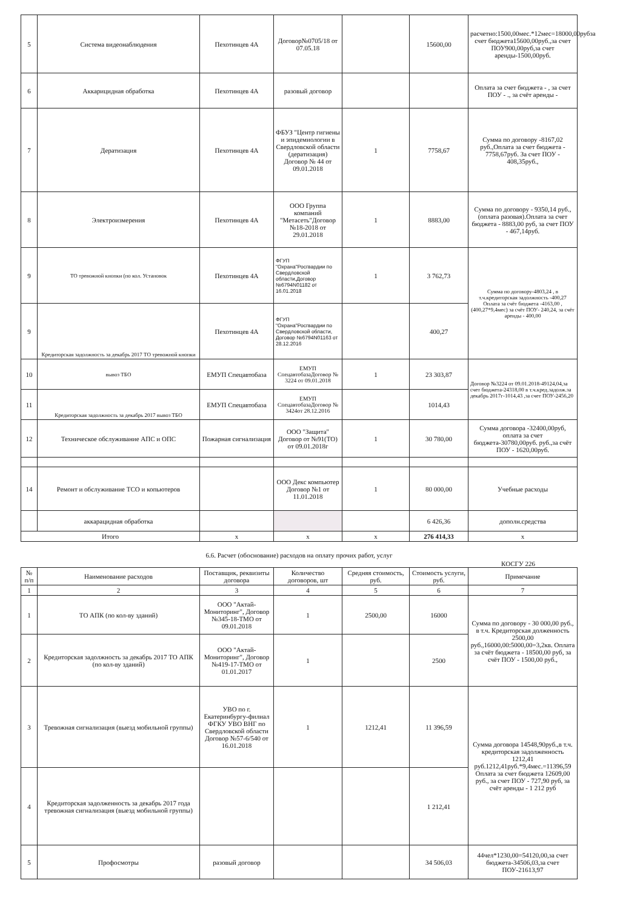| 5 | Система видеонаблюдения | Пехотинцев 4А | Договор№0705/18 от 07.05.18 | | 15600,00 | расчетно:1500,00мес.*12мес=18000,00рубза счет бюджета15600,00руб.,за счет ПОУ900,00руб,за счет аренды-1500,00руб. |
| 6 | Аккарицидная обработка | Пехотинцев 4А | разовый договор | | | Оплата за счет бюджета - , за счет ПОУ - ., за счёт аренды - |
| 7 | Дератизация | Пехотинцев 4А | ФБУЗ "Центр гигиены и эпидемиологии в Свердловской области (дератизация) Договор № 44 от 09.01.2018 | 1 | 7758,67 | Сумма по договору -8167,02 руб.,Оплата за счет бюджета - 7758,67руб. За счет ПОУ - 408,35руб., |
| 8 | Электроизмерения | Пехотинцев 4А | ООО Группа компаний "Метасеть"Договор №18-2018 от 29.01.2018 | 1 | 8883,00 | Сумма по договору - 9350,14 руб., (оплата разовая).Оплата за счет бюджета - 8883,00 руб, за счет ПОУ - 467,14руб. |
| 9 | ТО тревожной кнопки (по кол. Установок | Пехотинцев 4А | ФГУП "Охрана"Росгвардии по Свердловской области,Договор №6794N01182 от 16.01.2018 | 1 | 3 762,73 | Сумма по договору-4803,24 , в т.ч.кредиторская задолжность -400,27 Оплата за счёт бюджета -4163,00 ,(400,27*9,4мес) за счёт ПОУ- 240,24, за счёт аренды - 400,00 |
| 9 | Кредиторская задолжность за декабрь 2017 ТО тревожной кнопки | Пехотинцев 4А | ФГУП "Охрана"Росгвардии по Свердловской области, Договор №6794N01163 от 28.12.2016 | | 400,27 | |
| 10 | вывоз ТБО | ЕМУП Спецавтобаза | ЕМУП СпецавтобазаДоговор № 3224 от 09.01.2018 | 1 | 23 303,87 | Договор №3224 от 09.01.2018-49124,04,за счет бюджета-24318,00 в т.ч.кред.задолж.за декабрь 2017г-1014,43 ,за счет ПОУ-2456,20 |
| 11 | Кредиторская задолжность за декабрь 2017 вывоз ТБО | ЕМУП Спецавтобаза | ЕМУП СпецавтобазаДоговор № 3424от 28.12.2016 | | 1014,43 | |
| 12 | Техническое обслуживание АПС и ОПС | Пожарная сигнализация | ООО "Защита" Договор от №91(ТО) от 09.01.2018г | 1 | 30 780,00 | Сумма договора -32400,00руб, оплата за счет бюджета-30780,00руб. руб.,за счёт ПОУ - 1620,00руб. |
| 14 | Ремонт и обслуживание ТСО и копьютеров | | ООО Декс компьютер Договор №1 от 11.01.2018 | 1 | 80 000,00 | Учебные расходы |
| | аккарацидная обработка | | | | 6 426,36 | дополн.средства |
| Итого | | x | x | x | 276 414,33 | x |
6.6. Расчет (обоснование) расходов на оплату прочих работ, услуг
КОСГУ 226
| № п/п | Наименование расходов | Поставщик, реквизиты договора | Количество договоров, шт | Средняя стоимость, руб. | Стоимость услуги, руб. | Примечание |
| --- | --- | --- | --- | --- | --- | --- |
| 1 | 2 | 3 | 4 | 5 | 6 | 7 |
| 1 | ТО АПК (по кол-ву зданий) | ООО "Актай-Мониторинг", Договор №345-18-ТМО от 09.01.2018 | 1 | 2500,00 | 16000 | Сумма по договору - 30 000,00 руб., в т.ч. Кредиторская долженность 2500,00 руб.,16000,00:5000,00=3,2кв. Оплата за счёт бюджета - 18500,00 руб, за счёт ПОУ - 1500,00 руб., |
| 2 | Кредиторская задолжность за декабрь 2017 ТО АПК (по кол-ву зданий) | ООО "Актай-Мониторинг", Договор №419-17-ТМО от 01.01.2017 | 1 | | 2500 | |
| 3 | Тревожная сигнализация (выезд мобильной группы) | УВО по г. Екатеринбургу-филиал ФГКУ УВО ВНГ по Свердловской области Договор №57-6/540 от 16.01.2018 | 1 | 1212,41 | 11 396,59 | Сумма договора 14548,90руб.,в т.ч. кредиторская задолженность 1212,41 руб.1212,41руб.*9,4мес.=11396,59 Оплата за счет бюджета 12609,00 руб., за счет ПОУ - 727,90 руб, за счёт аренды - 1 212 руб |
| 4 | Кредиторская задолженность за декабрь 2017 года тревожная сигнализация (выезд мобильной группы) | | | | 1 212,41 | |
| 5 | Профосмотры | разовый договор | | | 34 506,03 | 44чел*1230,00=54120,00,за счет бюджета-34506,03,за счет ПОУ-21613,97 |